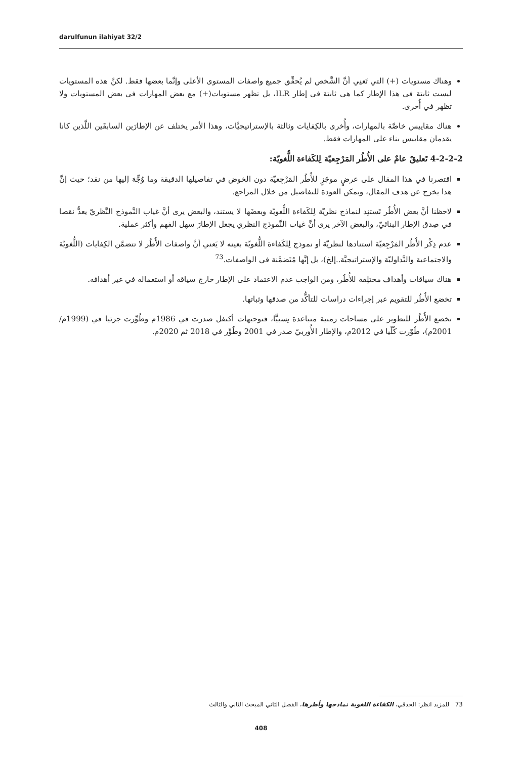darulfunun ilahiyat 32/2
وهناك مستويات (+) التي تَعنِي أنَّ الشَّخص لم يُحقِّق جميع واصفات المستوى الأعلى وإنَّما بعضها فقط. لكنَّ هذه المستويات ليست ثابتة في هذا الإطار كما هي ثابتة في إطار ILR، بل تظهر مستويات(+) مع بعض المهارات في بعض المستويات ولا تظهر في أُخرى.
هناك مقاييس خاصَّة بالمهارات، وأُخرى بالكِفايات وثالثة بالإستراتيجيَّات، وهذا الأمر يختلف عن الإطارَين السابقَين اللَّذين كانا يقدمان مقاييس بناء على المهارات فقط.
4-2-2-2 تَعليقٌ عامٌ على الأُطُر المَرْجِعيّة لِلكَفاءة اللُّغويّة:
اقتصرنا في هذا المقال على عرضٍ موجَزٍ للأُطُر المَرْجِعيّة دون الخوض في تفاصيلها الدقيقة وما وُجِّهَ إليها من نقد؛ حيث إنَّ هذا يخرج عن هدف المقال، ويمكن العودة للتفاصيل من خلال المراجع.
لاحظنا أنَّ بعض الأُطُر تَستنِد لنماذج نظريّة لِلكَفاءة اللُّغويّة وبعضَها لا يستند، والبعض يرى أنَّ غياب النَّموذج النَّظريّ يعدُّ نقصا في صِدق الإطار البنائيّ، والبعض الآخر يرى أنَّ غياب النَّموذج النظري يجعل الإطارَ سهل الفهم وأكثر عملية.
عدم ذِكْر الأُطُر المَرْجِعيّة استنادها لنظريّة أو نموذج لِلكَفاءة اللُّغويّة بعينه لا يَعني أنَّ واصفات الأُطُر لا تتضمَّن الكِفايات (اللُّغويّة والاجتماعية والتَّداوليّة والإستراتيجيَّة..إلخ)، بل إنَّها مُتَضمَّنة في الواصفات.<sup>73</sup>
هناك سياقات وأهداف مختلِفة للأُطُر، ومن الواجب عدم الاعتماد على الإطار خارج سياقه أو استعماله في غير أهدافه.
تخضع الأُطُر للتقويم عبر إجراءات دراسات للتأكُّد من صدقها وثباتها.
تخضع الأُطُر للتطوير على مساحات زمنية متباعدة نِسبيًّا، فتوجيهات أكتفل صدرت في 1986م وطُوِّرت جزئيا في (1999م/ 2001م)، طُوّرت كُلّيا في 2012م، والإطار الأُوربيّ صدر في 2001 وطُوِّر في 2018 ثم 2020م.
73 للمزيد انظر: الحدقي، الكفاءة اللغوية نماذجها وأطرها، الفصل الثاني المبحث الثاني والثالث
408